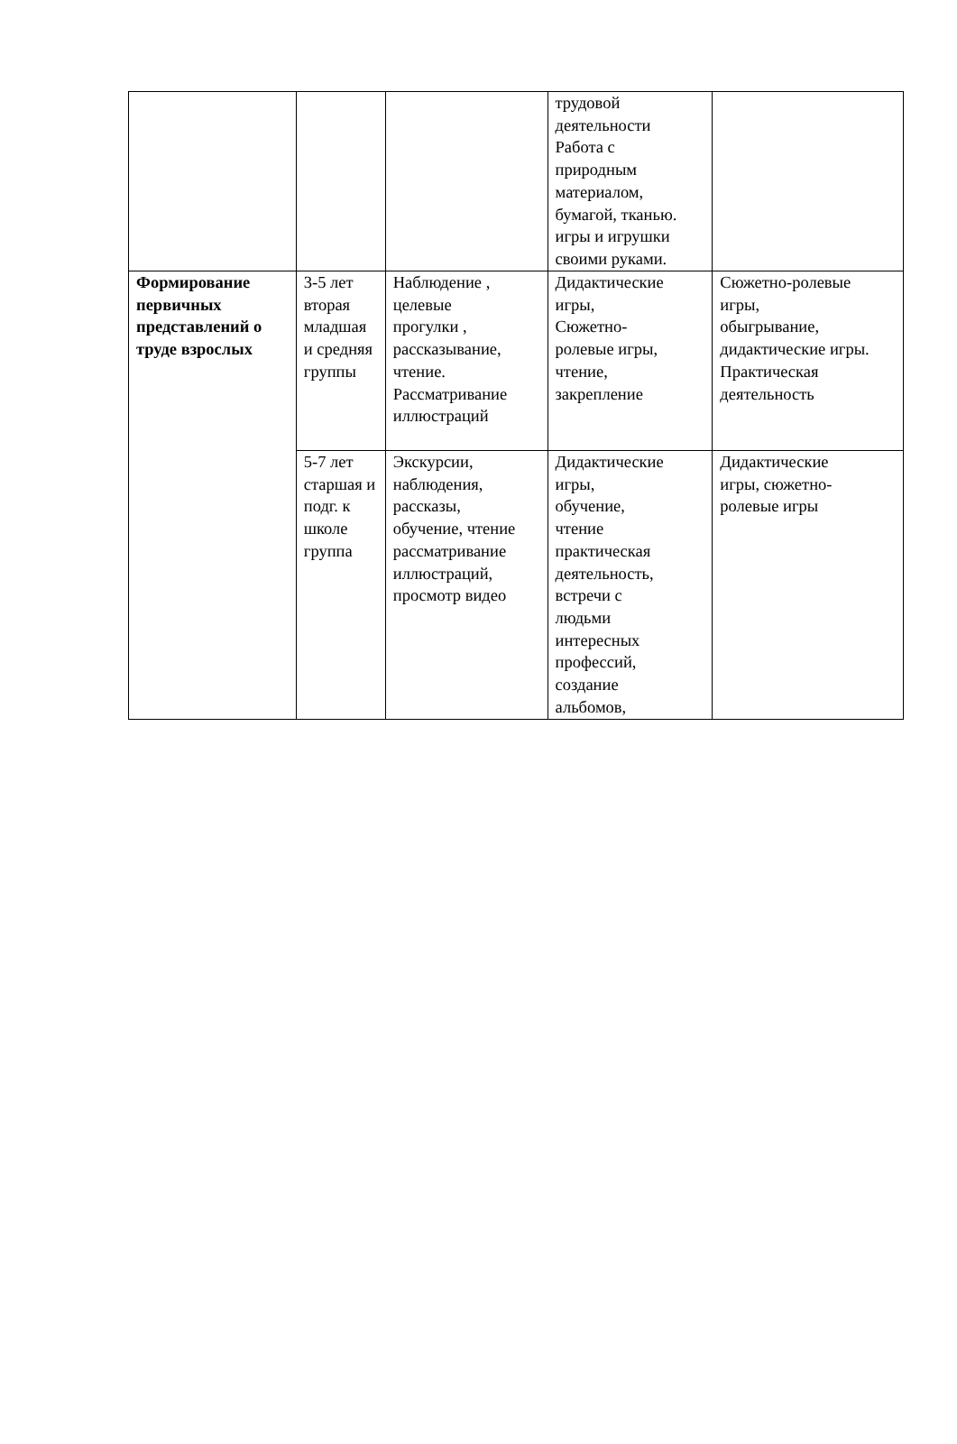| | | | трудовой деятельности Работа с природным материалом, бумагой, тканью. игры и игрушки своими руками. | |
| Формирование первичных представлений о труде взрослых | 3-5 лет вторая младшая и средняя группы | Наблюдение , целевые прогулки , рассказывание, чтение. Рассматривание иллюстраций | Дидактические игры, Сюжетно- ролевые игры, чтение, закрепление | Сюжетно-ролевые игры, обыгрывание, дидактические игры. Практическая деятельность |
| | 5-7 лет старшая и подг. к школе группа | Экскурсии, наблюдения, рассказы, обучение, чтение рассматривание иллюстраций, просмотр видео | Дидактические игры, обучение, чтение практическая деятельность, встречи с людьми интересных профессий, создание альбомов, | Дидактические игры, сюжетно- ролевые игры |